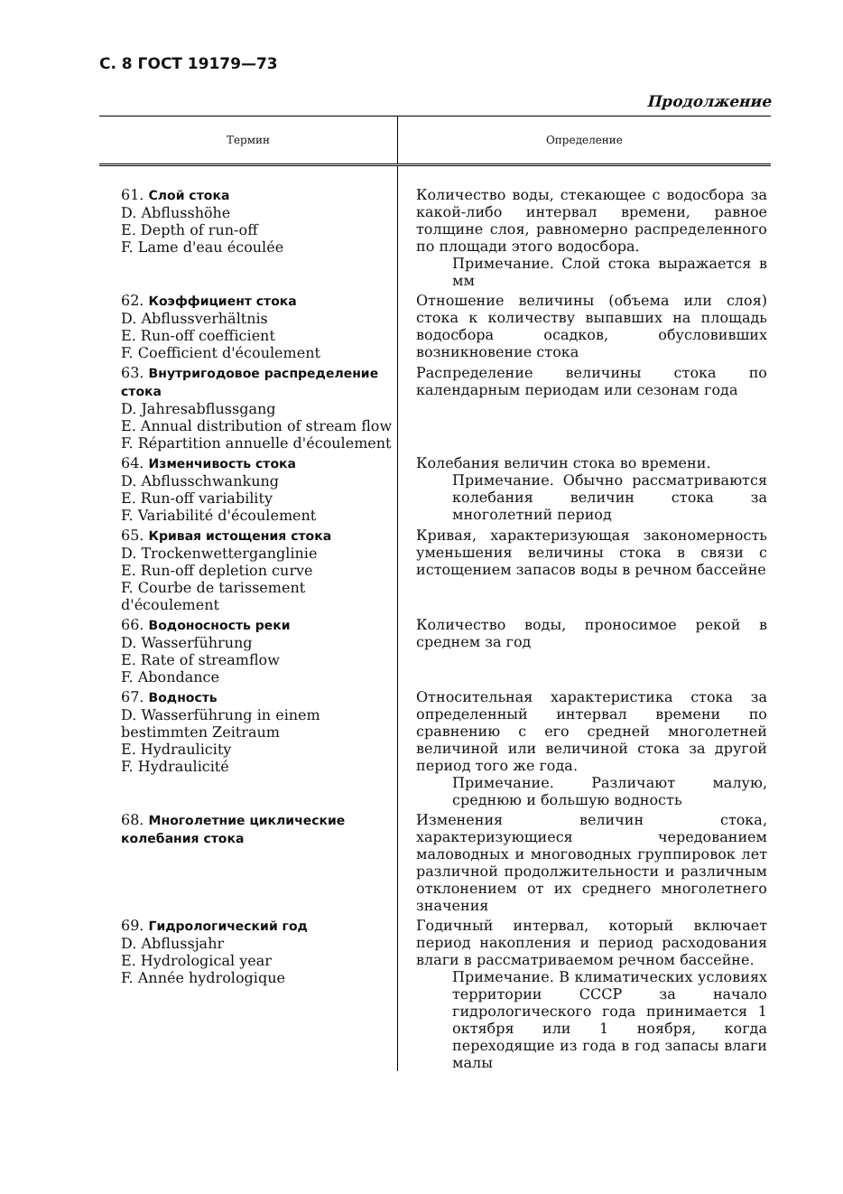С. 8 ГОСТ 19179—73
Продолжение
| Термин | Определение |
| --- | --- |
| 61. Слой стока D. Abflusshöhe E. Depth of run-off F. Lame d'eau écoulée | Количество воды, стекающее с водосбора за какой-либо интервал времени, равное толщине слоя, равномерно распределенного по площади этого водосбора. Примечание. Слой стока выражается в мм |
| 62. Коэффициент стока D. Abflussverhältnis E. Run-off coefficient F. Coefficient d'écoulement | Отношение величины (объема или слоя) стока к количеству выпавших на площадь водосбора осадков, обусловивших возникновение стока |
| 63. Внутригодовое распределение стока D. Jahresabflussgang E. Annual distribution of stream flow F. Répartition annuelle d'écoulement | Распределение величины стока по календарным периодам или сезонам года |
| 64. Изменчивость стока D. Abflusschwankung E. Run-off variability F. Variabilité d'écoulement | Колебания величин стока во времени. Примечание. Обычно рассматриваются колебания величин стока за многолетний период |
| 65. Кривая истощения стока D. Trockenwetterganglinie E. Run-off depletion curve F. Courbe de tarissement d'écoulement | Кривая, характеризующая закономерность уменьшения величины стока в связи с истощением запасов воды в речном бассейне |
| 66. Водоносность реки D. Wasserführung E. Rate of streamflow F. Abondance | Количество воды, проносимое рекой в среднем за год |
| 67. Водность D. Wasserführung in einem bestimmten Zeitraum E. Hydraulicity F. Hydraulicité | Относительная характеристика стока за определенный интервал времени по сравнению с его средней многолетней величиной или величиной стока за другой период того же года. Примечание. Различают малую, среднюю и большую водность |
| 68. Многолетние циклические колебания стока | Изменения величин стока, характеризующиеся чередованием маловодных и многоводных группировок лет различной продолжительности и различным отклонением от их среднего многолетнего значения |
| 69. Гидрологический год D. Abflussjahr E. Hydrological year F. Année hydrologique | Годичный интервал, который включает период накопления и период расходования влаги в рассматриваемом речном бассейне. Примечание. В климатических условиях территории СССР за начало гидрологического года принимается 1 октября или 1 ноября, когда переходящие из года в год запасы влаги малы |